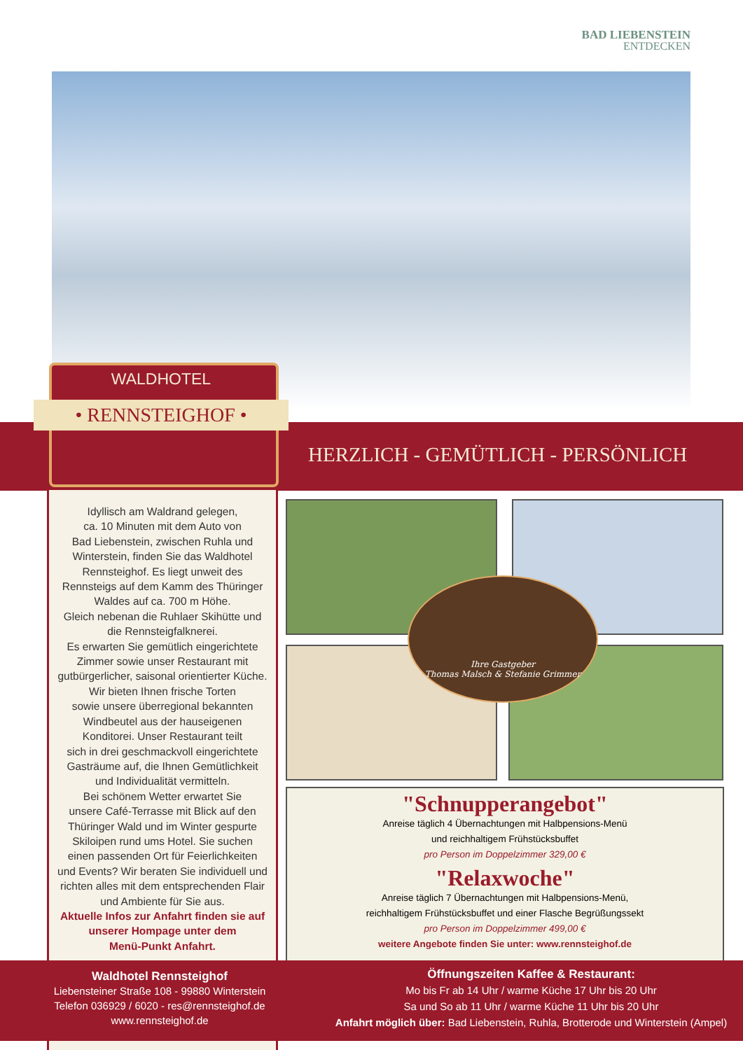BAD LIEBENSTEIN
ENTDECKEN
HERZLICH - GEMÜTLICH - PERSÖNLICH
WALDHOTEL
• RENNSTEIGHOF •
Idyllisch am Waldrand gelegen,
ca. 10 Minuten mit dem Auto von
Bad Liebenstein, zwischen Ruhla und
Winterstein, finden Sie das Waldhotel
Rennsteighof. Es liegt unweit des
Rennsteigs auf dem Kamm des Thüringer
Waldes auf ca. 700 m Höhe.
Gleich nebenan die Ruhlaer Skihütte und
die Rennsteigfalknerei.
Es erwarten Sie gemütlich eingerichtete
Zimmer sowie unser Restaurant mit
gutbürgerlicher, saisonal orientierter Küche.
Wir bieten Ihnen frische Torten
sowie unsere überregional bekannten
Windbeutel aus der hauseigenen
Konditorei. Unser Restaurant teilt
sich in drei geschmackvoll eingerichtete
Gasträume auf, die Ihnen Gemütlichkeit
und Individualität vermitteln.
Bei schönem Wetter erwartet Sie
unsere Café-Terrasse mit Blick auf den
Thüringer Wald und im Winter gespurte
Skiloipen rund ums Hotel. Sie suchen
einen passenden Ort für Feierlichkeiten
und Events? Wir beraten Sie individuell und
richten alles mit dem entsprechenden Flair
und Ambiente für Sie aus.
Aktuelle Infos zur Anfahrt finden sie auf
unserer Hompage unter dem
Menü-Punkt Anfahrt.
Ihre Gastgeber
Thomas Malsch & Stefanie Grimmer
"Schnupperangebot"
Anreise täglich 4 Übernachtungen mit Halbpensions-Menü
und reichhaltigem Frühstücksbuffet
pro Person im Doppelzimmer 329,00 €
"Relaxwoche"
Anreise täglich 7 Übernachtungen mit Halbpensions-Menü,
reichhaltigem Frühstücksbuffet und einer Flasche Begrüßungssekt
pro Person im Doppelzimmer 499,00 €
weitere Angebote finden Sie unter: www.rennsteighof.de
Waldhotel Rennsteighof
Liebensteiner Straße 108 - 99880 Winterstein
Telefon 036929 / 6020 - res@rennsteighof.de
www.rennsteighof.de
Öffnungszeiten Kaffee & Restaurant:
Mo bis Fr ab 14 Uhr / warme Küche 17 Uhr bis 20 Uhr
Sa und So ab 11 Uhr / warme Küche 11 Uhr bis 20 Uhr
Anfahrt möglich über: Bad Liebenstein, Ruhla, Brotterode und Winterstein (Ampel)